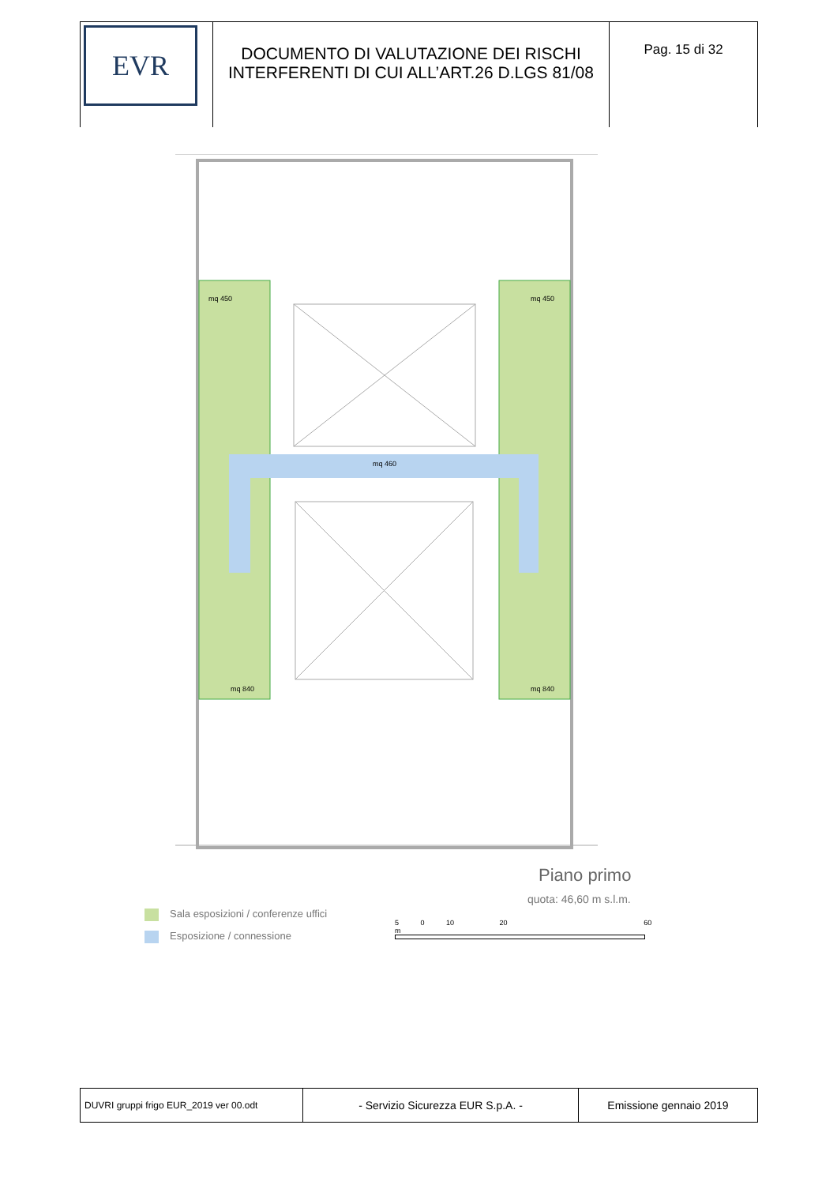| EVR | DOCUMENTO DI VALUTAZIONE DEI RISCHI INTERFERENTI DI CUI ALL’ART.26 D.LGS 81/08 | Pag. 15 di 32 |
mq 450
mq 450
mq 460
mq 840
mq 840
Piano primo
quota: 46,60 m s.l.m.
Sala esposizioni / conferenze uffici
Esposizione / connessione
5 0 10 20 60 m
| DUVRI gruppi frigo EUR_2019 ver 00.odt | - Servizio Sicurezza EUR S.p.A. - | Emissione gennaio 2019 |